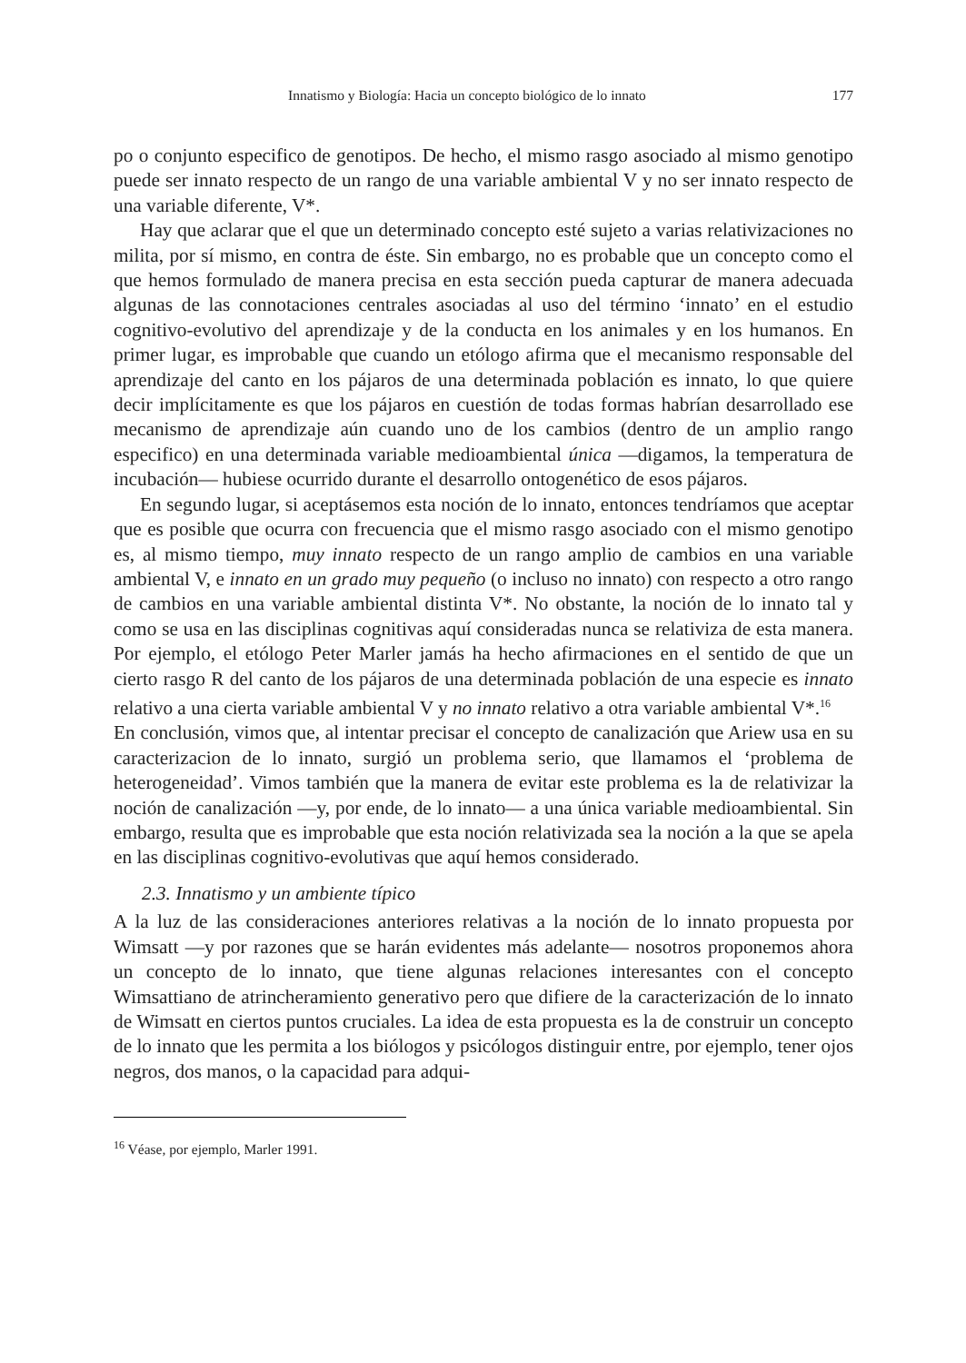Innatismo y Biología: Hacia un concepto biológico de lo innato 177
po o conjunto especifico de genotipos. De hecho, el mismo rasgo asociado al mismo genotipo puede ser innato respecto de un rango de una variable ambiental V y no ser innato respecto de una variable diferente, V*.
Hay que aclarar que el que un determinado concepto esté sujeto a varias relativizaciones no milita, por sí mismo, en contra de éste. Sin embargo, no es probable que un concepto como el que hemos formulado de manera precisa en esta sección pueda capturar de manera adecuada algunas de las connotaciones centrales asociadas al uso del término ‘innato’ en el estudio cognitivo-evolutivo del aprendizaje y de la conducta en los animales y en los humanos. En primer lugar, es improbable que cuando un etólogo afirma que el mecanismo responsable del aprendizaje del canto en los pájaros de una determinada población es innato, lo que quiere decir implícitamente es que los pájaros en cuestión de todas formas habrían desarrollado ese mecanismo de aprendizaje aún cuando uno de los cambios (dentro de un amplio rango especifico) en una determinada variable medioambiental única —digamos, la temperatura de incubación— hubiese ocurrido durante el desarrollo ontogenético de esos pájaros.
En segundo lugar, si aceptásemos esta noción de lo innato, entonces tendríamos que aceptar que es posible que ocurra con frecuencia que el mismo rasgo asociado con el mismo genotipo es, al mismo tiempo, muy innato respecto de un rango amplio de cambios en una variable ambiental V, e innato en un grado muy pequeño (o incluso no innato) con respecto a otro rango de cambios en una variable ambiental distinta V*. No obstante, la noción de lo innato tal y como se usa en las disciplinas cognitivas aquí consideradas nunca se relativiza de esta manera. Por ejemplo, el etólogo Peter Marler jamás ha hecho afirmaciones en el sentido de que un cierto rasgo R del canto de los pájaros de una determinada población de una especie es innato relativo a una cierta variable ambiental V y no innato relativo a otra variable ambiental V*.<sup>16</sup>
En conclusión, vimos que, al intentar precisar el concepto de canalización que Ariew usa en su caracterizacion de lo innato, surgió un problema serio, que llamamos el ‘problema de heterogeneidad’. Vimos también que la manera de evitar este problema es la de relativizar la noción de canalización —y, por ende, de lo innato— a una única variable medioambiental. Sin embargo, resulta que es improbable que esta noción relativizada sea la noción a la que se apela en las disciplinas cognitivo-evolutivas que aquí hemos considerado.
2.3. Innatismo y un ambiente típico
A la luz de las consideraciones anteriores relativas a la noción de lo innato propuesta por Wimsatt —y por razones que se harán evidentes más adelante— nosotros proponemos ahora un concepto de lo innato, que tiene algunas relaciones interesantes con el concepto Wimsattiano de atrincheramiento generativo pero que difiere de la caracterización de lo innato de Wimsatt en ciertos puntos cruciales. La idea de esta propuesta es la de construir un concepto de lo innato que les permita a los biólogos y psicólogos distinguir entre, por ejemplo, tener ojos negros, dos manos, o la capacidad para adqui-
<sup>16</sup> Véase, por ejemplo, Marler 1991.